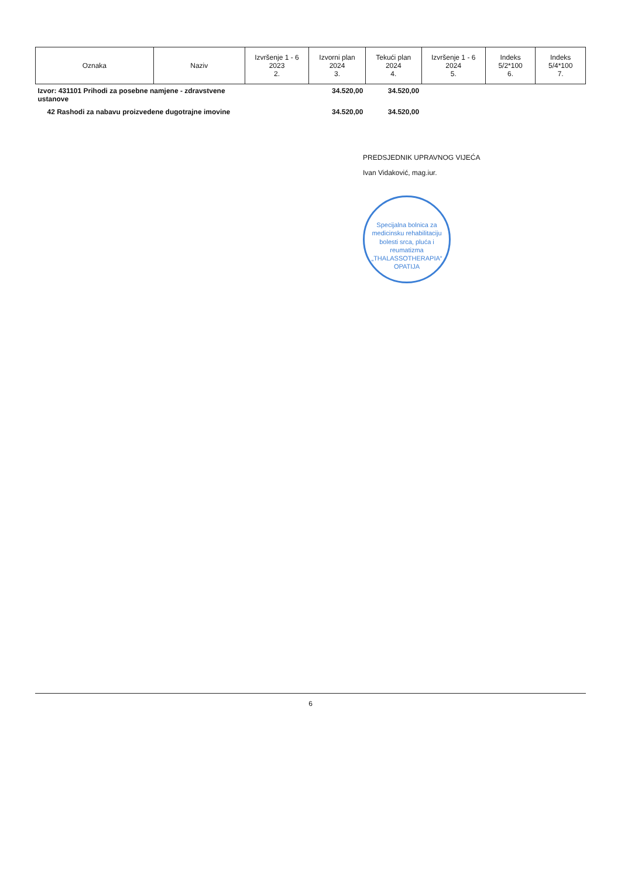| Oznaka | Naziv | Izvršenje 1 - 6 2023 2. | Izvorni plan 2024 3. | Tekući plan 2024 4. | Izvršenje 1 - 6 2024 5. | Indeks 5/2*100 6. | Indeks 5/4*100 7. |
| --- | --- | --- | --- | --- | --- | --- | --- |
| Izvor: 431101 Prihodi za posebne namjene - zdravstvene ustanove | | | 34.520,00 | 34.520,00 | | | |
| 42 Rashodi za nabavu proizvedene dugotrajne imovine | | | 34.520,00 | 34.520,00 | | | |
PREDSJEDNIK UPRAVNOG VIJEĆA
Ivan Vidaković, mag.iur.
Specijalna bolnica za medicinsku rehabilitaciju bolesti srca, pluća i reumatizma
„THALASSOTHERAPIA“
OPATIJA
6